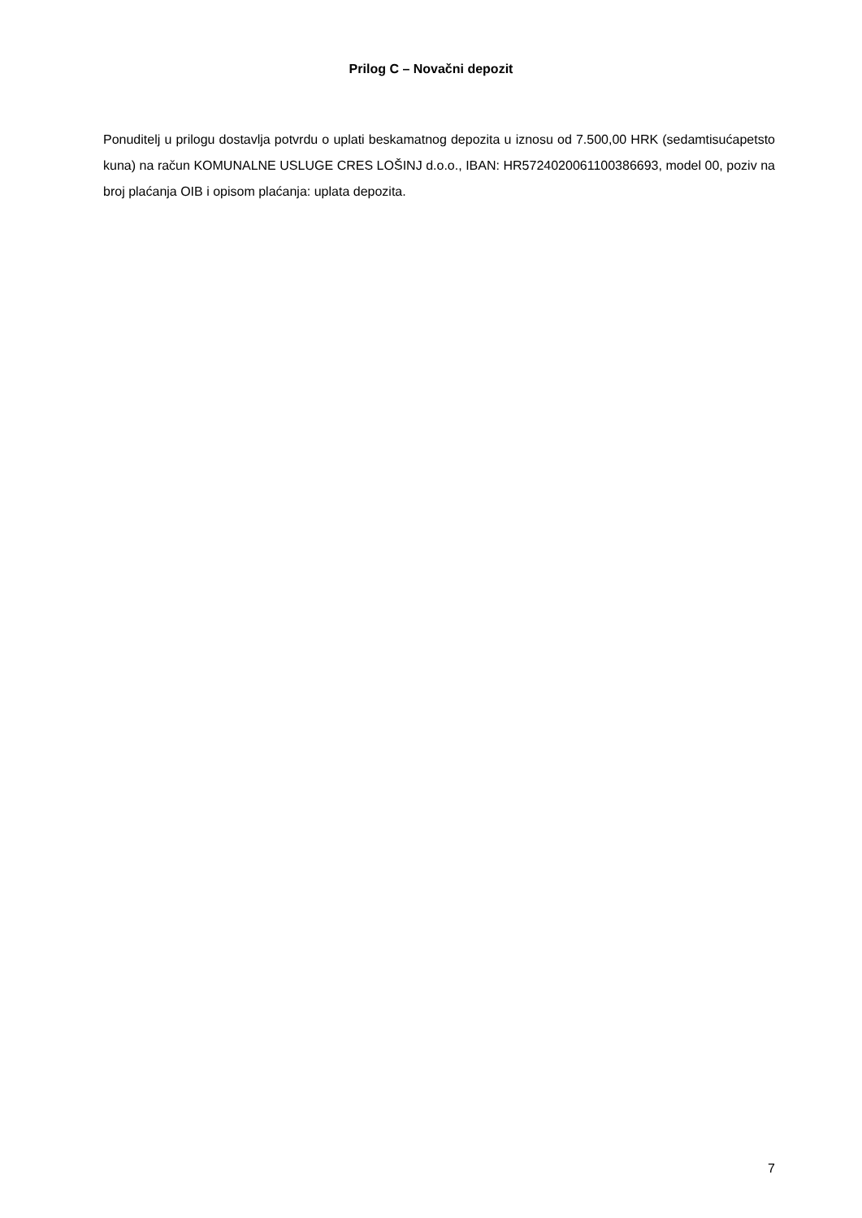Prilog C – Novačni depozit
Ponuditelj u prilogu dostavlja potvrdu o uplati beskamatnog depozita u iznosu od 7.500,00 HRK (sedamtisućapetsto kuna) na račun KOMUNALNE USLUGE CRES LOŠINJ d.o.o., IBAN: HR5724020061100386693, model 00, poziv na broj plaćanja OIB i opisom plaćanja: uplata depozita.
7